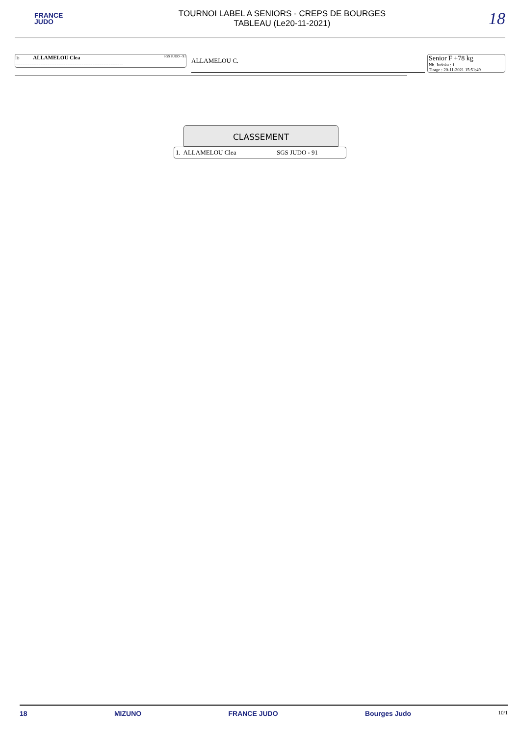FRANCE
JUDO
TOURNOI LABEL A SENIORS - CREPS DE BOURGES
TABLEAU (Le20-11-2021)
18
ID ALLAMELOU Clea SGS JUDO - 91
------------------------------------------------------------
ALLAMELOU C.
Senior F +78 kg
Nb. Judoka : 1
Tirage : 20-11-2021 15:51:49
CLASSEMENT
| 1. ALLAMELOU Clea | SGS JUDO - 91 |
18 MIZUNO FRANCE JUDO Bourges Judo 10/1